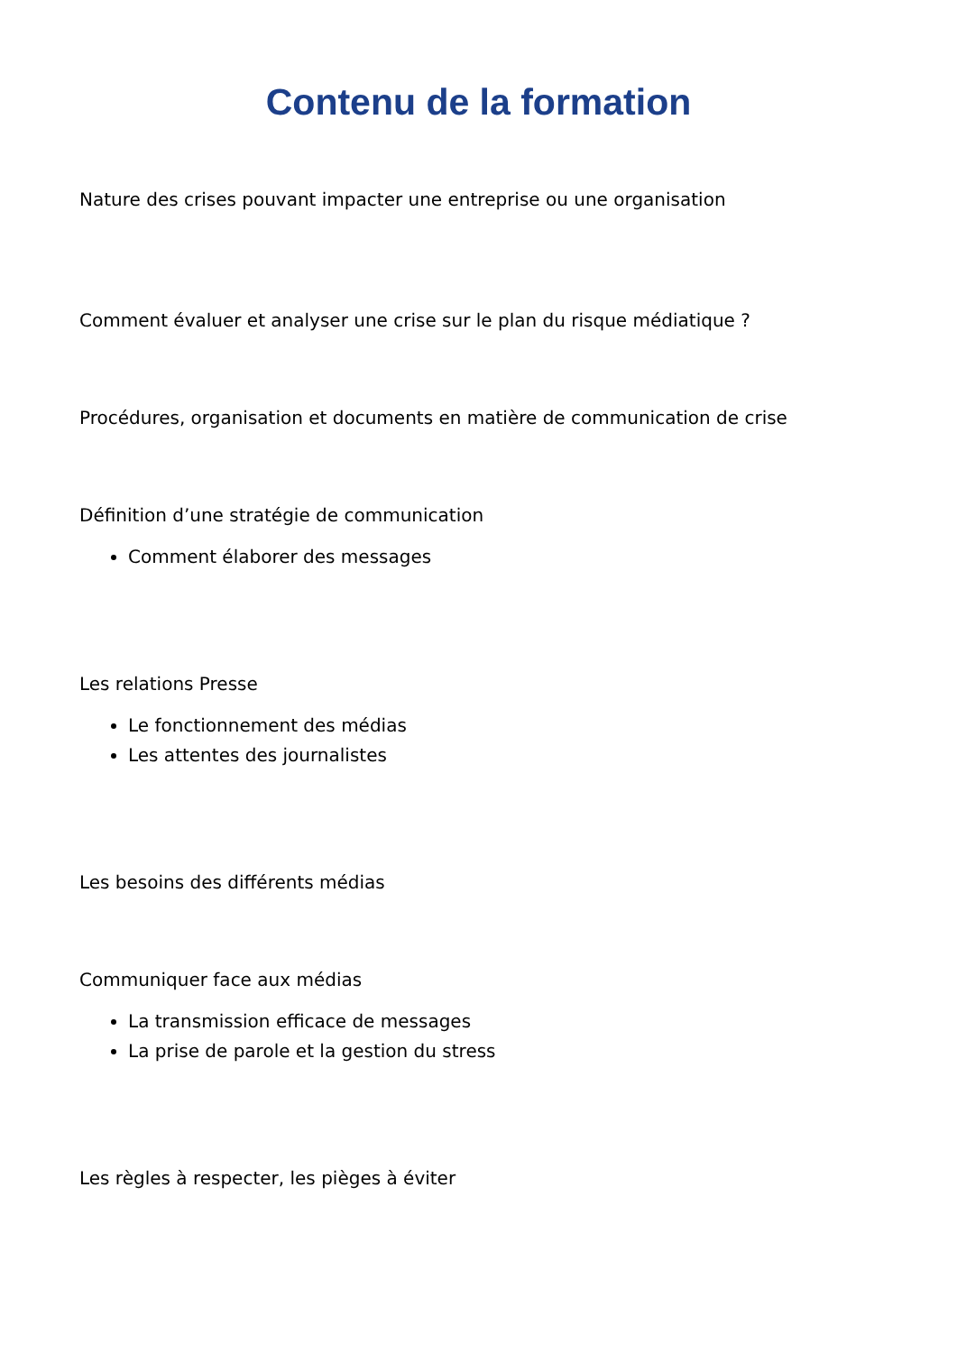Contenu de la formation
Nature des crises pouvant impacter une entreprise ou une organisation
Comment évaluer et analyser une crise sur le plan du risque médiatique ?
Procédures, organisation et documents en matière de communication de crise
Définition d’une stratégie de communication
Comment élaborer des messages
Les relations Presse
Le fonctionnement des médias
Les attentes des journalistes
Les besoins des différents médias
Communiquer face aux médias
La transmission efficace de messages
La prise de parole et la gestion du stress
Les règles à respecter, les pièges à éviter